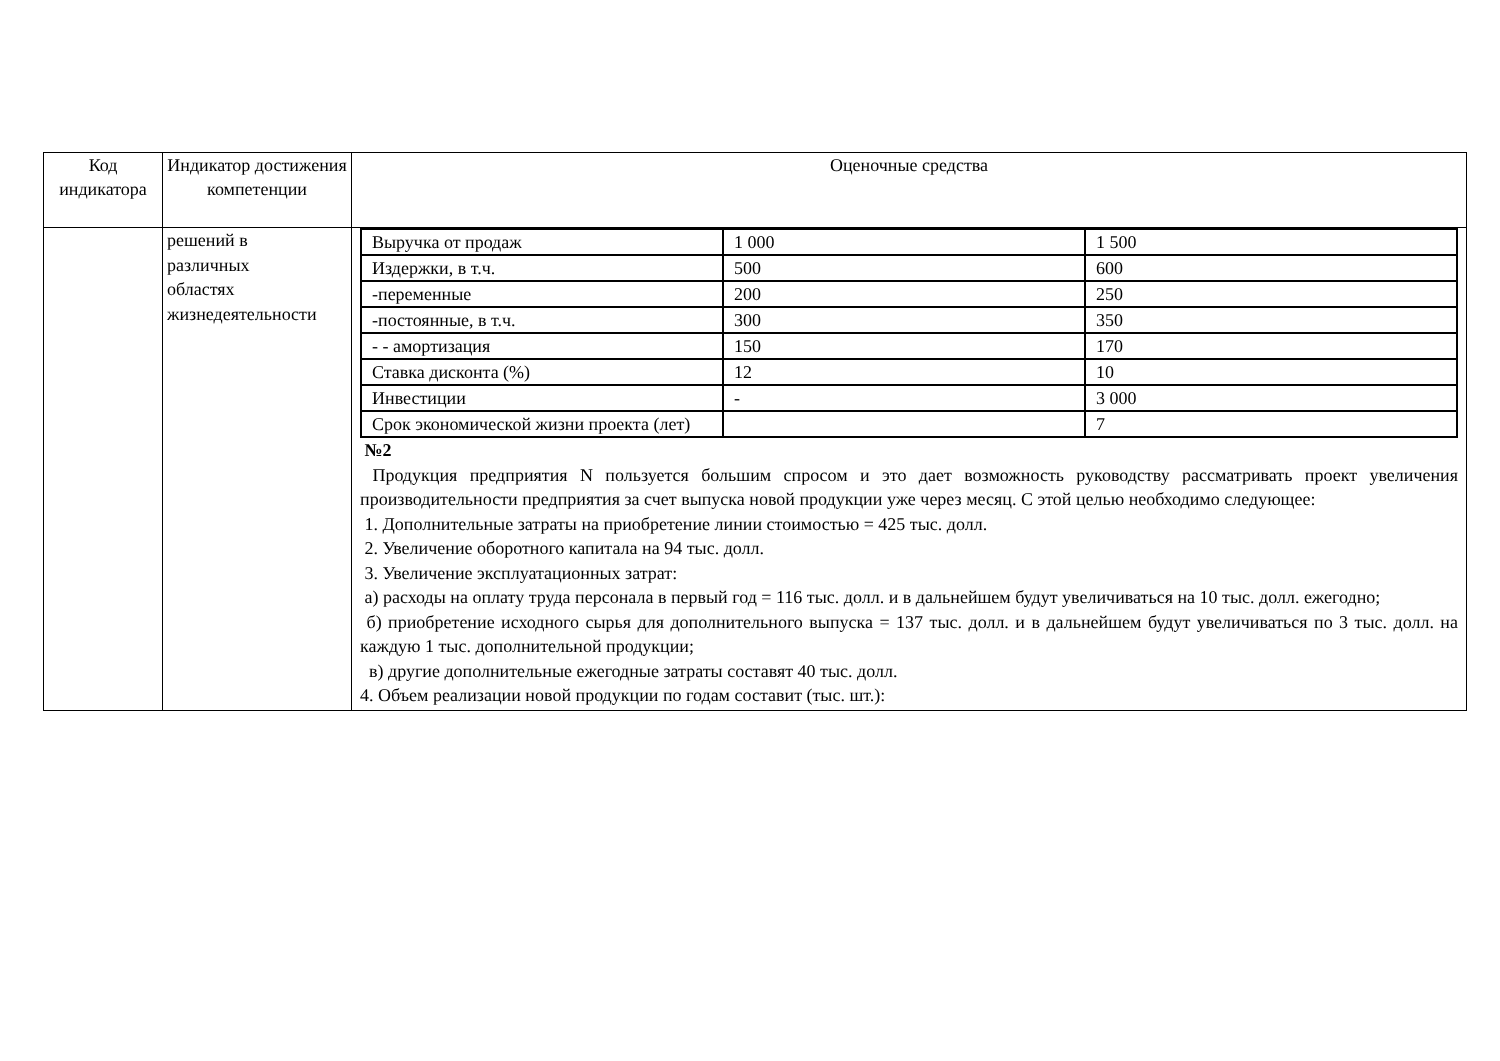| Код индикатора | Индикатор достижения компетенции | Оценочные средства |
| --- | --- | --- |
| | решений в различных областях жизнедеятельности | / Выручка от продаж / 1 000 / 1 500 / / Издержки, в т.ч. / 500 / 600 / / -переменные / 200 / 250 / / -постоянные, в т.ч. / 300 / 350 / / - - амортизация / 150 / 170 / / Ставка дисконта (%) / 12 / 10 / / Инвестиции / - / 3 000 / / Срок экономической жизни проекта (лет) / / 7 / №2 Продукция предприятия N пользуется большим спросом и это дает возможность руководству рассматривать проект увеличения производительности предприятия за счет выпуска новой продукции уже через месяц. С этой целью необходимо следующее: 1. Дополнительные затраты на приобретение линии стоимостью = 425 тыс. долл. 2. Увеличение оборотного капитала на 94 тыс. долл. 3. Увеличение эксплуатационных затрат: а) расходы на оплату труда персонала в первый год = 116 тыс. долл. и в дальнейшем будут увеличиваться на 10 тыс. долл. ежегодно; б) приобретение исходного сырья для дополнительного выпуска = 137 тыс. долл. и в дальнейшем будут увеличиваться по 3 тыс. долл. на каждую 1 тыс. дополнительной продукции; в) другие дополнительные ежегодные затраты составят 40 тыс. долл. 4. Объем реализации новой продукции по годам составит (тыс. шт.): |